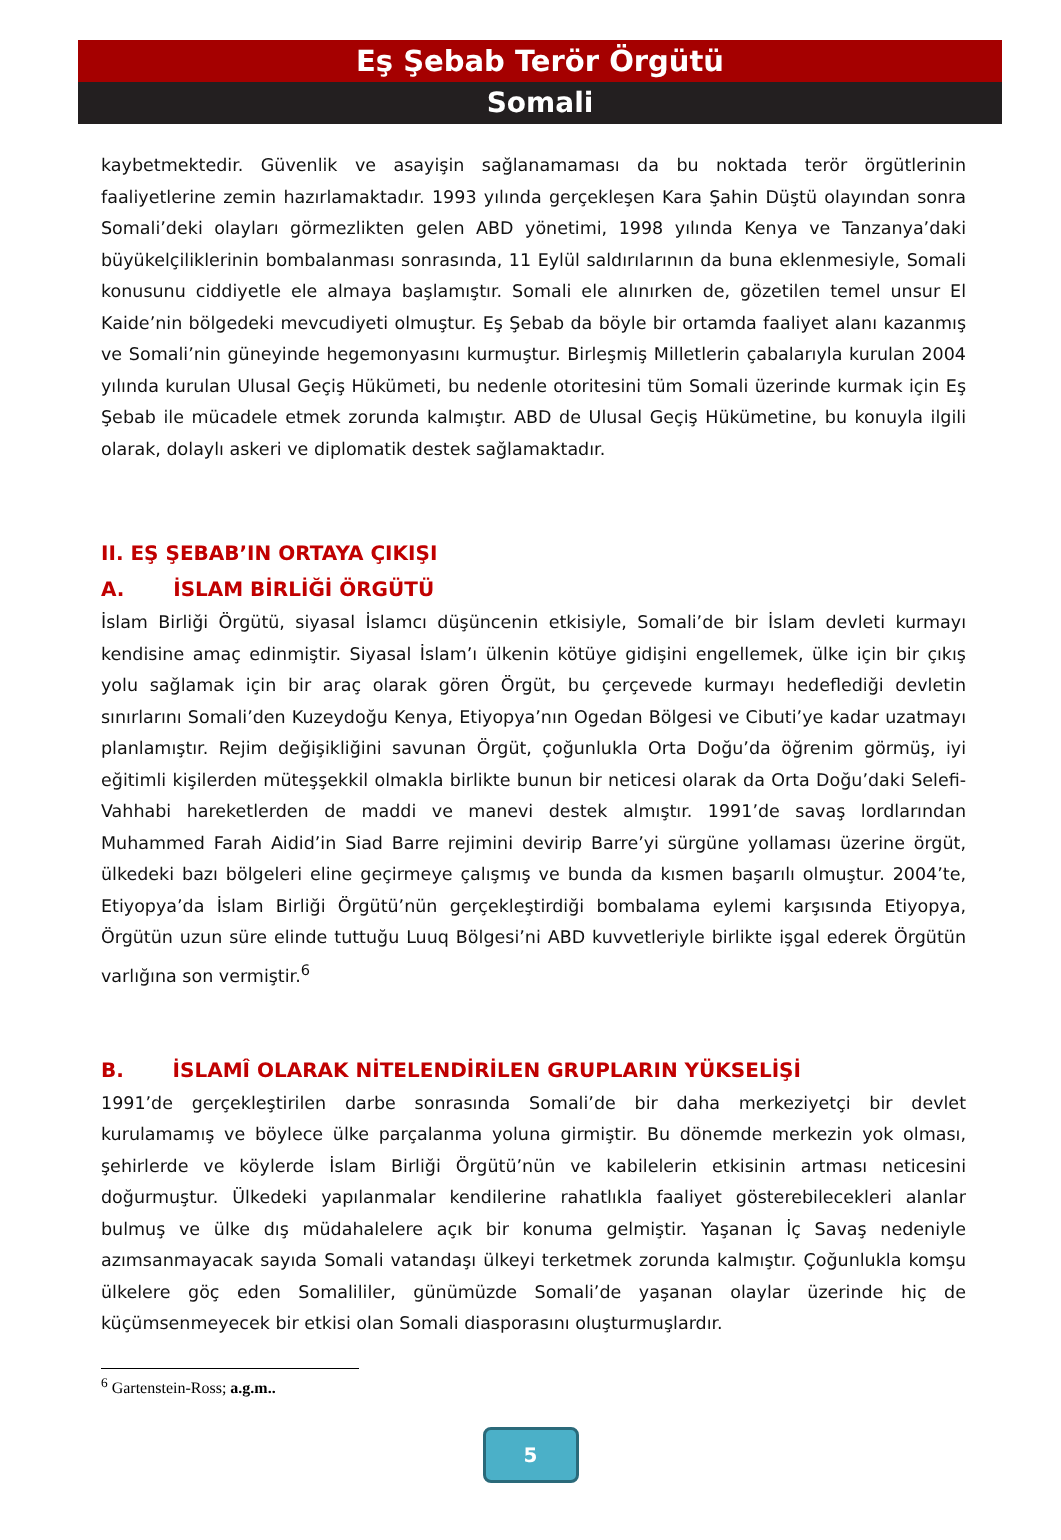Eş Şebab Terör Örgütü
Somali
kaybetmektedir. Güvenlik ve asayişin sağlanamaması da bu noktada terör örgütlerinin faaliyetlerine zemin hazırlamaktadır. 1993 yılında gerçekleşen Kara Şahin Düştü olayından sonra Somali’deki olayları görmezlikten gelen ABD yönetimi, 1998 yılında Kenya ve Tanzanya’daki büyükelçiliklerinin bombalanması sonrasında, 11 Eylül saldırılarının da buna eklenmesiyle, Somali konusunu ciddiyetle ele almaya başlamıştır. Somali ele alınırken de, gözetilen temel unsur El Kaide’nin bölgedeki mevcudiyeti olmuştur. Eş Şebab da böyle bir ortamda faaliyet alanı kazanmış ve Somali’nin güneyinde hegemonyasını kurmuştur. Birleşmiş Milletlerin çabalarıyla kurulan 2004 yılında kurulan Ulusal Geçiş Hükümeti, bu nedenle otoritesini tüm Somali üzerinde kurmak için Eş Şebab ile mücadele etmek zorunda kalmıştır. ABD de Ulusal Geçiş Hükümetine, bu konuyla ilgili olarak, dolaylı askeri ve diplomatik destek sağlamaktadır.
II. EŞ ŞEBAB’IN ORTAYA ÇIKIŞI
A. İSLAM BİRLİĞİ ÖRGÜTÜ
İslam Birliği Örgütü, siyasal İslamcı düşüncenin etkisiyle, Somali’de bir İslam devleti kurmayı kendisine amaç edinmiştir. Siyasal İslam’ı ülkenin kötüye gidişini engellemek, ülke için bir çıkış yolu sağlamak için bir araç olarak gören Örgüt, bu çerçevede kurmayı hedeflediği devletin sınırlarını Somali’den Kuzeydoğu Kenya, Etiyopya’nın Ogedan Bölgesi ve Cibuti’ye kadar uzatmayı planlamıştır. Rejim değişikliğini savunan Örgüt, çoğunlukla Orta Doğu’da öğrenim görmüş, iyi eğitimli kişilerden müteşşekkil olmakla birlikte bunun bir neticesi olarak da Orta Doğu’daki Selefi-Vahhabi hareketlerden de maddi ve manevi destek almıştır. 1991’de savaş lordlarından Muhammed Farah Aidid’in Siad Barre rejimini devirip Barre’yi sürgüne yollaması üzerine örgüt, ülkedeki bazı bölgeleri eline geçirmeye çalışmış ve bunda da kısmen başarılı olmuştur. 2004’te, Etiyopya’da İslam Birliği Örgütü’nün gerçekleştirdiği bombalama eylemi karşısında Etiyopya, Örgütün uzun süre elinde tuttuğu Luuq Bölgesi’ni ABD kuvvetleriyle birlikte işgal ederek Örgütün varlığına son vermiştir.<sup>6</sup>
B. İSLAMÎ OLARAK NİTELENDİRİLEN GRUPLARIN YÜKSELİŞİ
1991’de gerçekleştirilen darbe sonrasında Somali’de bir daha merkeziyetçi bir devlet kurulamamış ve böylece ülke parçalanma yoluna girmiştir. Bu dönemde merkezin yok olması, şehirlerde ve köylerde İslam Birliği Örgütü’nün ve kabilelerin etkisinin artması neticesini doğurmuştur. Ülkedeki yapılanmalar kendilerine rahatlıkla faaliyet gösterebilecekleri alanlar bulmuş ve ülke dış müdahalelere açık bir konuma gelmiştir. Yaşanan İç Savaş nedeniyle azımsanmayacak sayıda Somali vatandaşı ülkeyi terketmek zorunda kalmıştır. Çoğunlukla komşu ülkelere göç eden Somalililer, günümüzde Somali’de yaşanan olaylar üzerinde hiç de küçümsenmeyecek bir etkisi olan Somali diasporasını oluşturmuşlardır.
<sup>6</sup> Gartenstein-Ross; a.g.m..
5